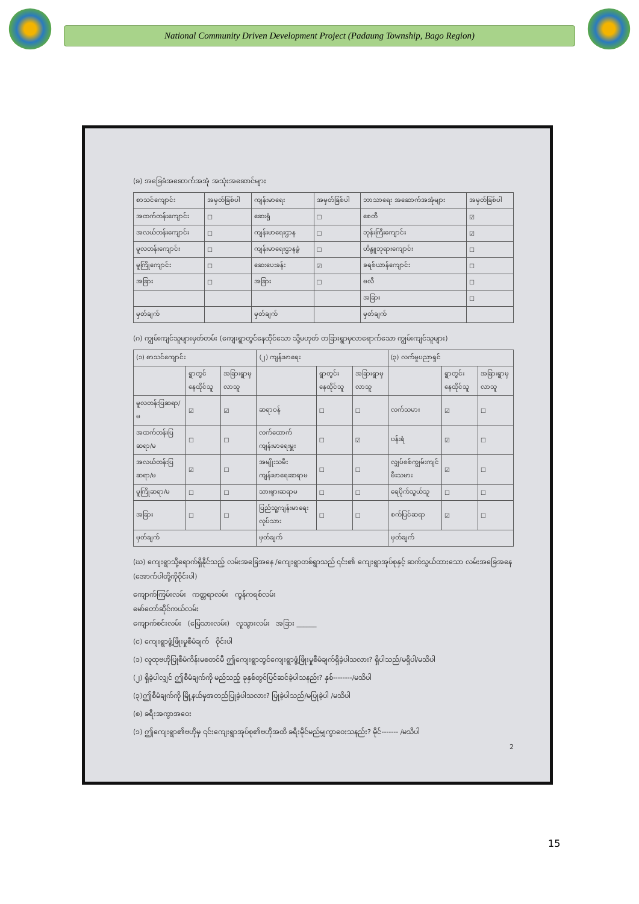National Community Driven Development Project (Padaung Township, Bago Region)
(ခ) အခြေခံအဆောက်အအုံ အသုံးအဆောင်များ
| စာသင်ကျောင်း | အမှတ်ခြစ်ပါ | ကျန်းမာရေး | အမှတ်ခြစ်ပါ | ဘာသာရေး အဆောက်အအုံများ | အမှတ်ခြစ်ပါ |
| --- | --- | --- | --- | --- | --- |
| အထက်တန်းကျောင်း | ☐ | ဆေးရုံ | ☐ | စေတီ | ☑ |
| အလယ်တန်းကျောင်း | ☐ | ကျန်းမာရေးဌာန | ☐ | ဘုန်းကြီးကျောင်း | ☑ |
| မူလတန်းကျောင်း | ☐ | ကျန်းမာရေးဌာနခွဲ | ☐ | ဟိန္ဒူဘုရားကျောင်း | ☐ |
| မူကြိုကျောင်း | ☐ | ဆေးပေးခန်း | ☑ | ခရစ်ယာန်ကျောင်း | ☐ |
| အခြား | ☐ | အခြား | ☐ | ဗလီ | ☐ |
| | | | | အခြား | ☐ |
| မှတ်ချက် | | မှတ်ချက် | | မှတ်ချက် | |
(ဂ) ကျွမ်းကျင်သူများမှတ်တမ်း (ကျေးရွာတွင်နေထိုင်သော သို့မဟုတ် တခြားရွာမှလာရောက်သော ကျွမ်းကျင်သူများ)
| (၁) စာသင်ကျောင်း | | | (၂) ကျန်းမာရေး | | | (၃) လက်မှုပညာရှင် | | |
| --- | --- | --- | --- | --- | --- | --- | --- | --- |
| | ရွာတွင်နေထိုင်သူ | အခြားရွာမှလာသူ | | ရွာတွင်းနေထိုင်သူ | အခြားရွာမှလာသူ | | ရွာတွင်းနေထိုင်သူ | အခြားရွာမှလာသူ |
| မူလတန်းပြဆရာ/မ | ☑ | ☑ | ဆရာဝန် | ☐ | ☐ | လက်သမား | ☑ | ☐ |
| အထက်တန်းပြဆရာ/မ | ☐ | ☐ | လက်ထောက်ကျန်းမာရေးမှူး | ☐ | ☑ | ပန်းရံ | ☑ | ☐ |
| အလယ်တန်းပြဆရာ/မ | ☑ | ☐ | အမျိုးသမီးကျန်းမာရေးဆရာမ | ☐ | ☐ | လျှပ်စစ်ကျွမ်းကျင်မီးသမား | ☑ | ☐ |
| မူကြိုဆရာ/မ | ☐ | ☐ | သားဖွားဆရာမ | ☐ | ☐ | ရေပိုက်သွယ်သူ | ☐ | ☐ |
| အခြား | ☐ | ☐ | ပြည်သူ့ကျန်းမာရေးလုပ်သား | ☐ | ☐ | စက်ပြင်ဆရာ | ☑ | ☐ |
| မှတ်ချက် | | | မှတ်ချက် | | | မှတ်ချက် | | |
(ဃ) ကျေးရွာသို့ရောက်ရှိနိုင်သည့် လမ်းအခြေအနေ /ကျေးရွာတစ်ရွာသည် ၎င်း၏ ကျေးရွာအုပ်စုနှင့် ဆက်သွယ်ထားသော လမ်းအခြေအနေ (အောက်ပါတို့ကိုဝိုင်းပါ)
ကျောက်ကြမ်းလမ်း ကတ္တရာလမ်း ကွန်ကရစ်လမ်း
မော်တော်ဆိုင်ကယ်လမ်း
ကျောက်စင်းလမ်း (မြေသားလမ်း) လူသွားလမ်း အခြား ______
(င) ကျေးရွာဖွံ့ဖြိုးမှုစီမံချက် ဝိုင်းပါ
(၁) လူထုဗဟိုပြုစီမံကိန်းမစတင်မီ ဤကျေးရွာတွင်ကျေးရွာဖွံ့ဖြိုးမှုစီမံချက်ရှိခဲ့ပါသလား? ရှိပါသည်/မရှိပါ/မသိပါ
(၂) ရှိခဲ့ပါလျှင် ဤစီမံချက်ကို မည်သည့် ခုနှစ်တွင်ပြင်ဆင်ခဲ့ပါသနည်း? နှစ်--------/မသိပါ
(၃)ဤစီမံချက်ကို မြို့နယ်မှအတည်ပြုခဲ့ပါသလား? ပြုခဲ့ပါသည်/မပြုခဲ့ပါ /မသိပါ
(စ) ခရီးအကွာအဝေး
(၁) ဤကျေးရွာ၏ဗဟိုမှ ၎င်းကျေးရွာအုပ်စု၏ဗဟိုအထိ ခရီးမိုင်မည်မျှကွာဝေးသနည်း? မိုင်------- /မသိပါ
2
15